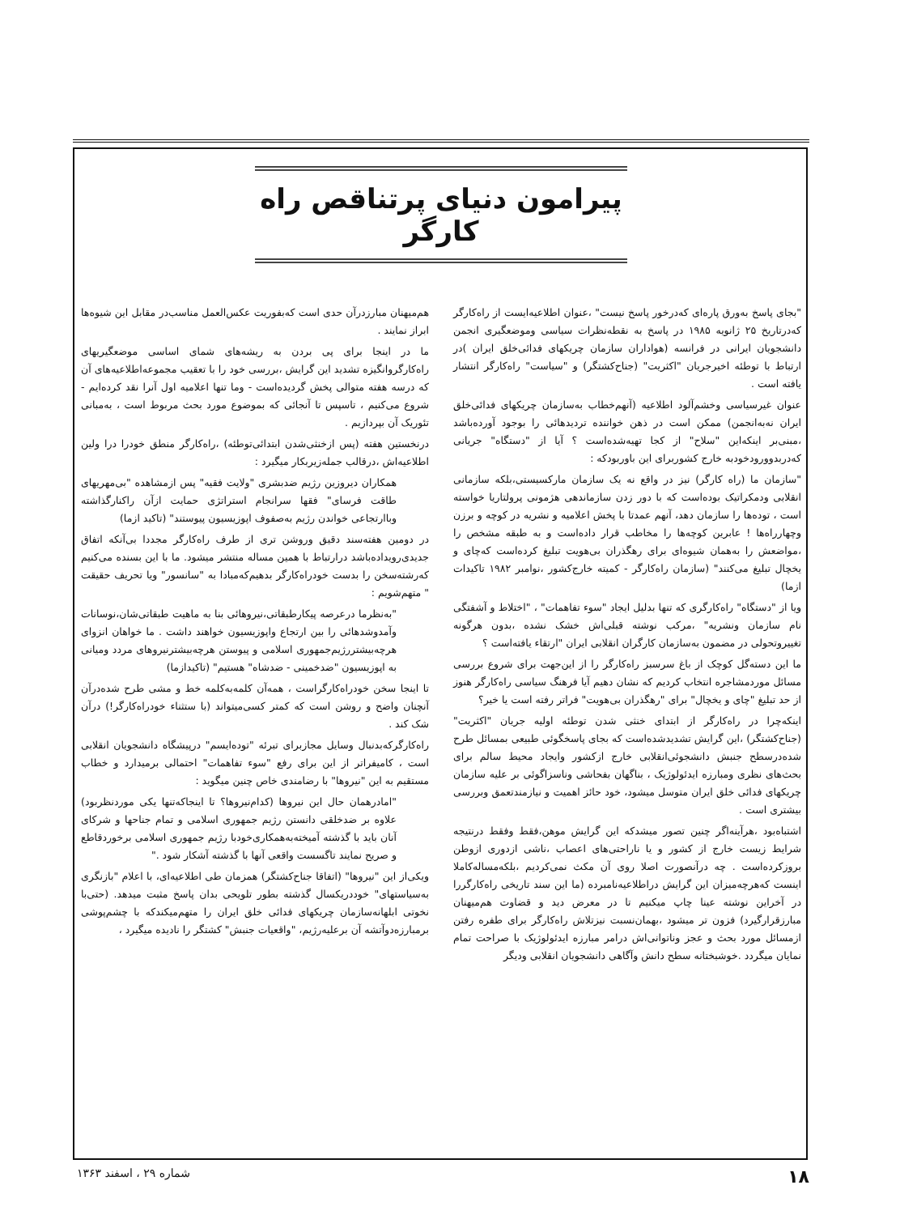پیرامون دنیای پرتناقص راه کارگر
"بجای پاسخ به‌ورق پاره‌ای که‌درخور پاسخ نیست" ،عنوان اطلاعیه‌ایست از راه‌کارگر که‌درتاریخ ۲۵ ژانویه ۱۹۸۵ در پاسخ به نقطه‌نظرات سیاسی وموضعگیری انجمن دانشجویان ایرانی در فرانسه (هواداران سازمان چریکهای فدائی‌خلق ایران )در ارتباط با توطئه اخیرجریان "اکثریت" (جناح‌کشتگر) و "سیاست" راه‌کارگر انتشار یافته است .
عنوان غیرسیاسی وخشم‌آلود اطلاعیه (آنهم‌خطاب به‌سازمان چریکهای فدائی‌خلق ایران نه‌به‌انجمن) ممکن است در ذهن خواننده تردیدهائی را بوجود آورده‌باشد ،مبنی‌بر اینکه‌این "سلاح" از کجا تهیه‌شده‌است ؟ آیا از "دستگاه" جریانی که‌دربدوورودخودبه خارج کشوربرای این باوربودکه :
"سازمان ما (راه کارگر) نیز در واقع نه یک سازمان مارکسیستی،بلکه سازمانی انقلابی ودمکراتیک بوده‌است که با دور زدن سازماندهی هژمونی پرولتاریا خواسته است ، توده‌ها را سازمان دهد، آنهم عمدتا با پخش اعلامیه و نشریه در کوچه و برزن وچهارراه‌ها ! عابرین کوچه‌ها را مخاطب قرار داده‌است و به طبقه مشخص را ،مواضعش را به‌همان شیوه‌ای برای رهگذران بی‌هویت تبلیغ کرده‌است که‌چای و یخچال تبلیغ می‌کنند" (سازمان راه‌کارگر - کمیته خارج‌کشور ،نوامبر ۱۹۸۲ تاکیدات ازما)
ویا از "دستگاه" راه‌کارگری که تنها بدلیل ایجاد "سوء تفاهمات" ، "اختلاط و آشفتگی نام سازمان ونشریه" ،مرکب نوشته قبلی‌اش خشک نشده ،بدون هرگونه تغییروتحولی در مضمون به‌سازمان کارگران انقلابی ایران "ارتقاء یافته‌است ؟
ما این دسته‌گل کوچک از باغ سرسبز راه‌کارگر را از این‌جهت برای شروع بررسی مسائل موردمشاجره انتخاب کردیم که نشان دهیم آیا فرهنگ سیاسی راه‌کارگر هنوز از حد تبلیغ "چای و یخچال" برای "رهگذران بی‌هویت" فراتر رفته است یا خیر؟
اینکه‌چرا در راه‌کارگر از ابتدای خنثی شدن توطئه اولیه جریان "اکثریت" (جناح‌کشتگر) ،این گرایش تشدیدشده‌است که بجای پاسخگوئی طبیعی بمسائل طرح شده‌درسطح جنبش دانشجوئی‌انقلابی خارج ازکشور وایجاد محیط سالم برای بحث‌های نظری ومبارزه ایدئولوژیک ، بناگهان بفحاشی وناسزاگوئی بر علیه سازمان چریکهای فدائی خلق ایران متوسل میشود، خود حائز اهمیت و نیازمندتعمق وبررسی بیشتری است .
اشتباه‌بود ،هرآینه‌اگر چنین تصور میشدکه این گرایش موهن،فقط وفقط درنتیجه شرایط زیست خارج از کشور و یا ناراحتی‌های اعصاب ،ناشی ازدوری ازوطن بروزکرده‌است . چه درآنصورت اصلا روی آن مکث نمی‌کردیم ،بلکه‌مساله‌کاملا اینست که‌هرچه‌میزان این گرایش دراطلاعیه‌نامبرده (ما این سند تاریخی راه‌کارگررا در آخراین نوشته عینا چاپ میکنیم تا در معرض دید و قضاوت هم‌میهنان مبارزقرارگیرد) فزون تر میشود ،بهمان‌نسبت نیزتلاش راه‌کارگر برای طفره رفتن ازمسائل مورد بحث و عجز وناتوانی‌اش درامر مبارزه ایدئولوژیک با صراحت تمام نمایان میگردد .خوشبختانه سطح دانش وآگاهی دانشجویان انقلابی ودیگر
هم‌میهنان مبارزدرآن حدی است که‌بفوریت عکس‌العمل مناسب‌در مقابل این شیوه‌ها ابراز نمایند .
ما در اینجا برای پی بردن به ریشه‌های شمای اساسی موضعگیریهای راه‌کارگروانگیزه تشدید این گرایش ،بررسی خود را با تعقیب مجموعه‌اطلاعیه‌های آن که درسه هفته متوالی پخش گردیده‌است - وما تنها اعلامیه اول آنرا نقد کرده‌ایم - شروع می‌کنیم ، تاسپس تا آنجائی که بموضوع مورد بحث مربوط است ، به‌مبانی تئوریک آن بپردازیم .
درنخستین هفته (پس ازخنثی‌شدن ابتدائی‌توطئه) ،راه‌کارگر منطق خودرا درا ولین اطلاعیه‌اش ،درقالب جمله‌زیربکار میگیرد :
همکاران دیروزین رژیم ضدبشری "ولایت فقیه" پس ازمشاهده "بی‌مهریهای طاقت فرسای" فقها سرانجام استراتژی حمایت ازآن راکنارگذاشته وباارتجاعی خواندن رژیم به‌صفوف اپوزیسیون پیوستند" (تاکید ازما)
در دومین هفته‌سند دقیق وروشن تری از طرف راه‌کارگر مجددا بی‌آنکه اتفاق جدیدی‌رویداده‌باشد درارتباط با همین مساله منتشر میشود. ما با این بسنده می‌کنیم که‌رشته‌سخن را بدست خودراه‌کارگر بدهیم‌که‌مبادا به "سانسور" ویا تحریف حقیقت " متهم‌شویم :
"به‌نظرما درعرصه پیکارطبقاتی،نیروهائی بنا به ماهیت طبقاتی‌شان،نوسانات وآمدوشدهائی را بین ارتجاع واپوزیسیون خواهند داشت . ما خواهان انزوای هرچه‌بیشتررژیم‌جمهوری اسلامی و پیوستن هرچه‌بیشترنیروهای مردد ومیانی به اپوزیسیون "ضدخمینی - ضدشاه" هستیم" (تاکیدازما)
تا اینجا سخن خودراه‌کارگراست ، همه‌آن کلمه‌به‌کلمه خط و مشی طرح شده‌درآن آنچنان واضح و روشن است که کمتر کسی‌میتواند (با ستثناء خودراه‌کارگر!) درآن شک کند .
راه‌کارگرکه‌بدنبال وسایل مجازبرای تبرئه "توده‌ایسم" درپیشگاه دانشجویان انقلابی است ، کامیفراتر از این برای رفع "سوء تفاهمات" احتمالی برمیدارد و خطاب مستقیم به این "نیروها" با رضامندی خاص چنین میگوید :
"امادرهمان حال این نیروها (کدام‌نیروها؟ تا اینجاکه‌تنها یکی موردنظربود) علاوه بر ضدخلقی دانستن رژیم جمهوری اسلامی و تمام جناحها و شرکای آنان باید با گذشته آمیخته‌به‌همکاری‌خودبا رژیم جمهوری اسلامی برخوردقاطع و صریح نمایند تاگسست واقعی آنها با گذشته آشکار شود ."
ویکی‌از این "نیروها" (اتفاقا جناح‌کشتگر) همزمان طی اطلاعیه‌ای، با اعلام "بازنگری به‌سیاستهای" خوددریکسال گذشته بطور تلویحی بدان پاسخ مثبت میدهد. (حتی‌با نخوتی ابلهانه‌سازمان چریکهای فدائی خلق ایران را متهم‌میکندکه با چشم‌پوشی برمبارزه‌دوآتشه آن برعلیه‌رژیم، "واقعیات جنبش" کشتگر را نادیده میگیرد ،
۱۸ شماره ۲۹ ، اسفند ۱۳۶۳